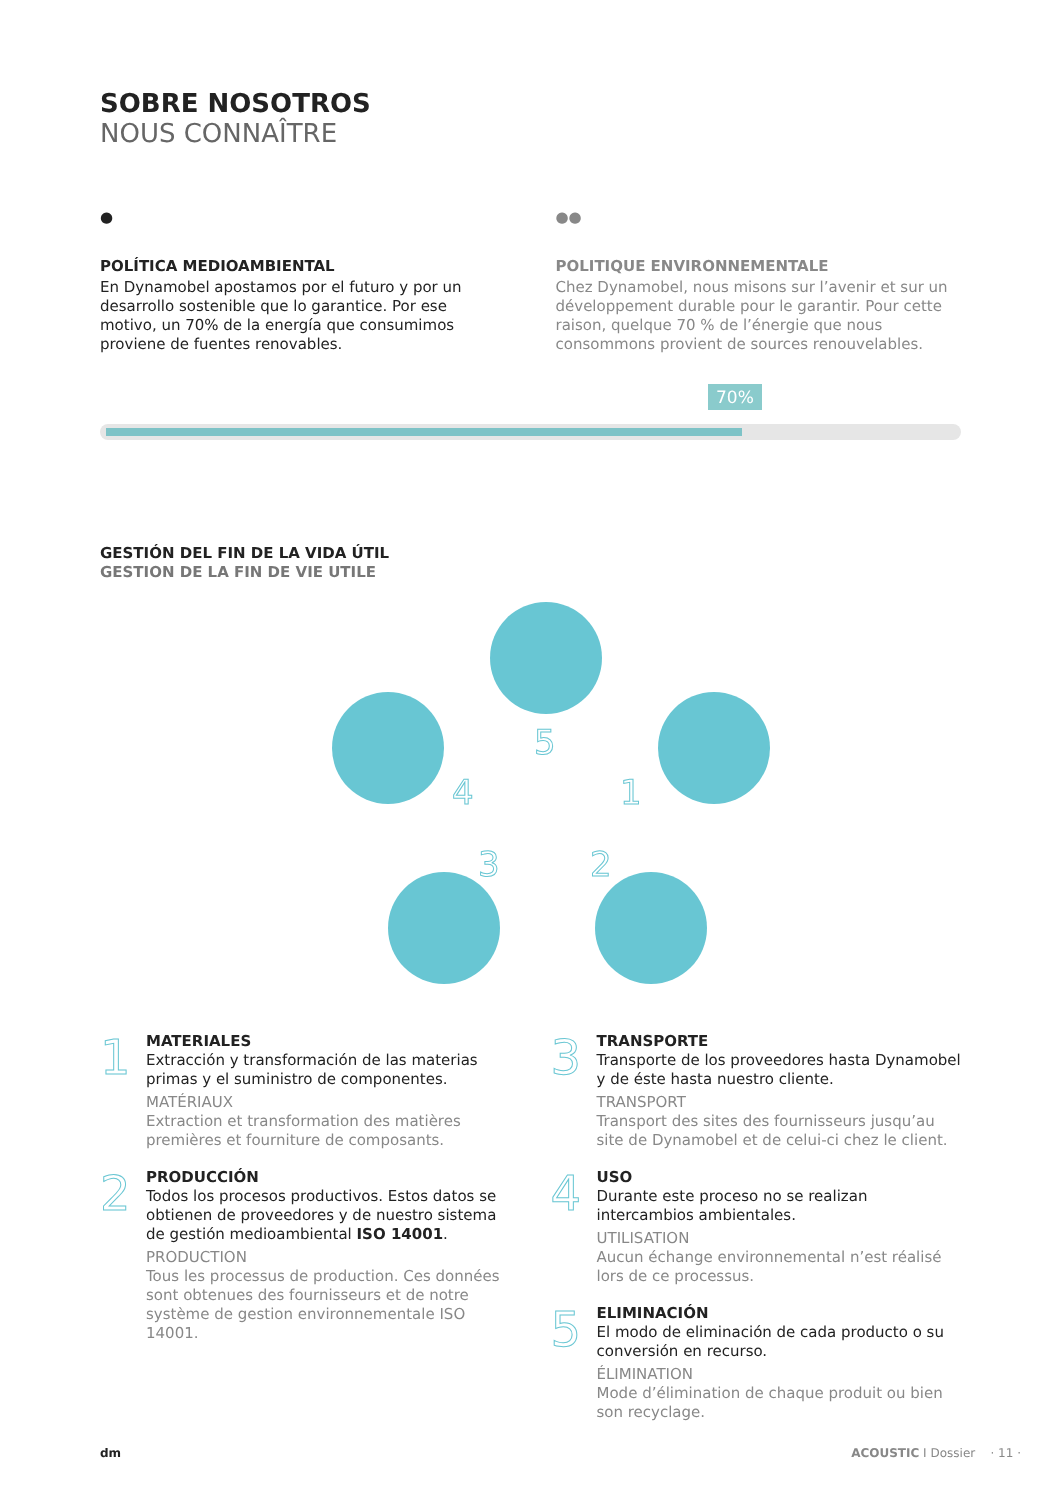SOBRE NOSOTROS
NOUS CONNAÎTRE
●
POLÍTICA MEDIOAMBIENTAL
En Dynamobel apostamos por el futuro y por un desarrollo sostenible que lo garantice. Por ese motivo, un 70% de la energía que consumimos proviene de fuentes renovables.
●●
POLITIQUE ENVIRONNEMENTALE
Chez Dynamobel, nous misons sur l’avenir et sur un développement durable pour le garantir. Pour cette raison, quelque 70 % de l’énergie que nous consommons provient de sources renouvelables.
70%
GESTIÓN DEL FIN DE LA VIDA ÚTIL
GESTION DE LA FIN DE VIE UTILE
5
1
2
3
4
1
MATERIALES
Extracción y transformación de las materias primas y el suministro de componentes.
MATÉRIAUX
Extraction et transformation des matières premières et fourniture de composants.
2
PRODUCCIÓN
Todos los procesos productivos. Estos datos se obtienen de proveedores y de nuestro sistema de gestión medioambiental ISO 14001.
PRODUCTION
Tous les processus de production. Ces données sont obtenues des fournisseurs et de notre système de gestion environnementale ISO 14001.
3
TRANSPORTE
Transporte de los proveedores hasta Dynamobel y de éste hasta nuestro cliente.
TRANSPORT
Transport des sites des fournisseurs jusqu’au site de Dynamobel et de celui-ci chez le client.
4
USO
Durante este proceso no se realizan intercambios ambientales.
UTILISATION
Aucun échange environnemental n’est réalisé lors de ce processus.
5
ELIMINACIÓN
El modo de eliminación de cada producto o su conversión en recurso.
ÉLIMINATION
Mode d’élimination de chaque produit ou bien son recyclage.
dm ACOUSTIC I Dossier · 11 ·